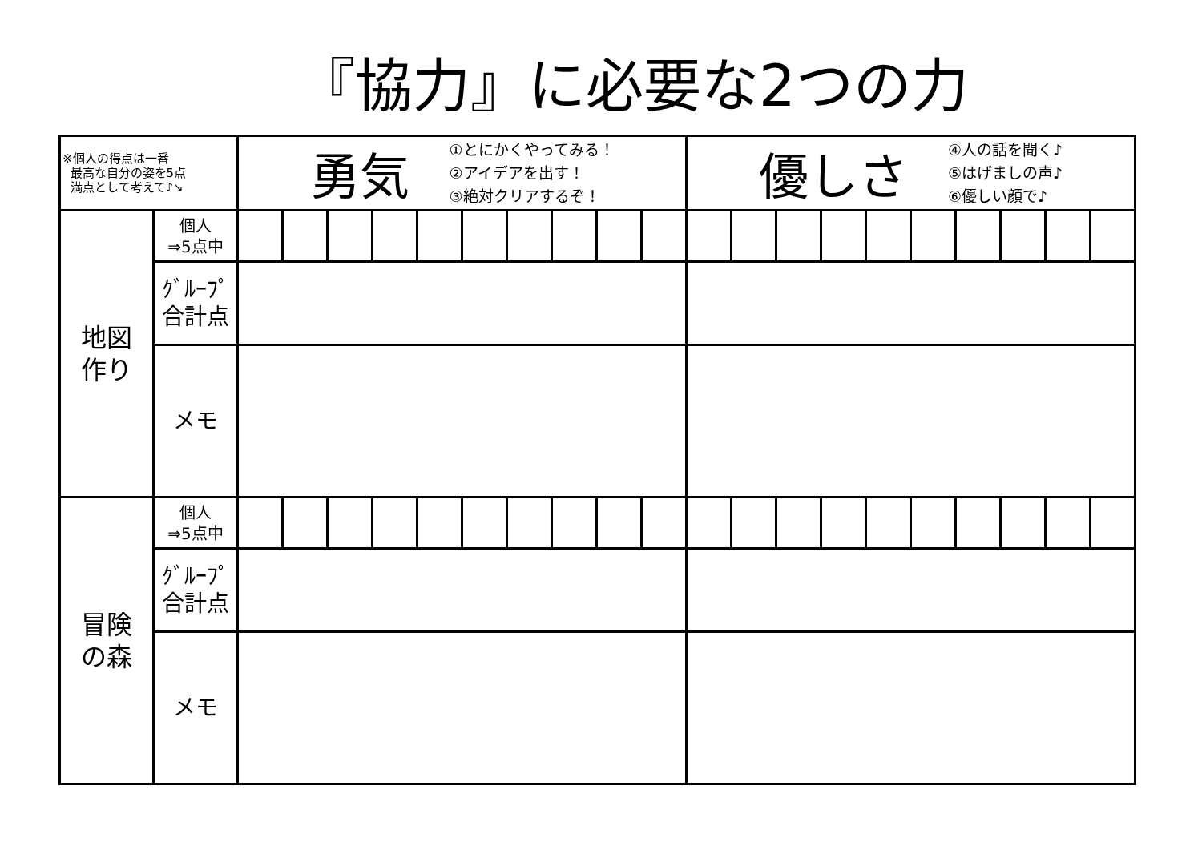『協力』に必要な2つの力
| ※個人の得点は一番 最高な自分の姿を5点 満点として考えて♪↘ | | 勇気 ①とにかくやってみる！ ②アイデアを出す！ ③絶対クリアするぞ！ | | | | | | | | | | 優しさ ④人の話を聞く♪ ⑤はげましの声♪ ⑥優しい顔で♪ | | | | | | | | | |
| 地図 作り | 個人 ⇒5点中 | | | | | | | | | | | | | | | | | | | | |
| | ｸﾞﾙｰﾌﾟ 合計点 | | | | | | | | | | | | | | | | | | | | |
| | メモ | | | | | | | | | | | | | | | | | | | | |
| 冒険 の森 | 個人 ⇒5点中 | | | | | | | | | | | | | | | | | | | | |
| | ｸﾞﾙｰﾌﾟ 合計点 | | | | | | | | | | | | | | | | | | | | |
| | メモ | | | | | | | | | | | | | | | | | | | | |